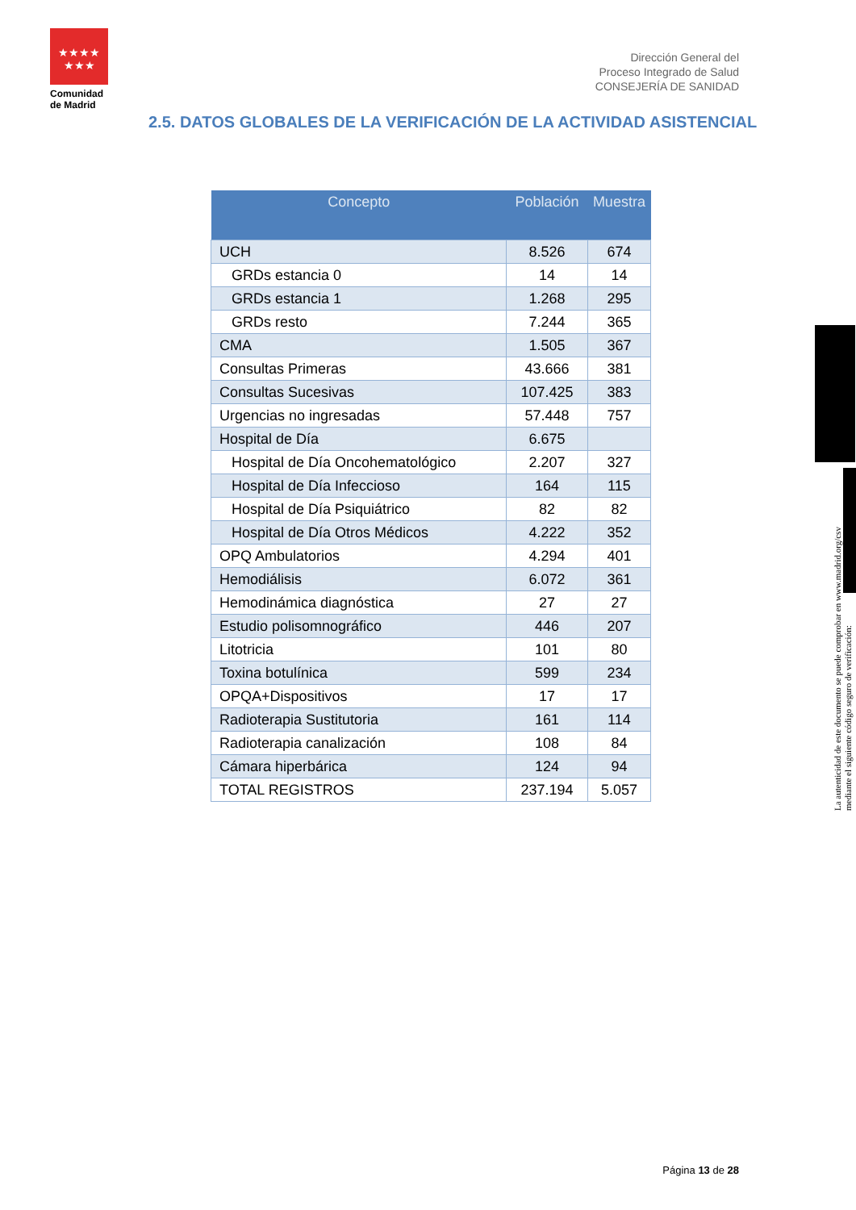★★★★
★★★
Comunidad de Madrid
Dirección General del
Proceso Integrado de Salud
CONSEJERÍA DE SANIDAD
2.5. DATOS GLOBALES DE LA VERIFICACIÓN DE LA ACTIVIDAD ASISTENCIAL
| Concepto | Población | Muestra |
| --- | --- | --- |
| UCH | 8.526 | 674 |
| GRDs estancia 0 | 14 | 14 |
| GRDs estancia 1 | 1.268 | 295 |
| GRDs resto | 7.244 | 365 |
| CMA | 1.505 | 367 |
| Consultas Primeras | 43.666 | 381 |
| Consultas Sucesivas | 107.425 | 383 |
| Urgencias no ingresadas | 57.448 | 757 |
| Hospital de Día | 6.675 | |
| Hospital de Día Oncohematológico | 2.207 | 327 |
| Hospital de Día Infeccioso | 164 | 115 |
| Hospital de Día Psiquiátrico | 82 | 82 |
| Hospital de Día Otros Médicos | 4.222 | 352 |
| OPQ Ambulatorios | 4.294 | 401 |
| Hemodiálisis | 6.072 | 361 |
| Hemodinámica diagnóstica | 27 | 27 |
| Estudio polisomnográfico | 446 | 207 |
| Litotricia | 101 | 80 |
| Toxina botulínica | 599 | 234 |
| OPQA+Dispositivos | 17 | 17 |
| Radioterapia Sustitutoria | 161 | 114 |
| Radioterapia canalización | 108 | 84 |
| Cámara hiperbárica | 124 | 94 |
| TOTAL REGISTROS | 237.194 | 5.057 |
La autenticidad de este documento se puede comprobar en www.madrid.org/csv
mediante el siguiente código seguro de verificación:
Página 13 de 28